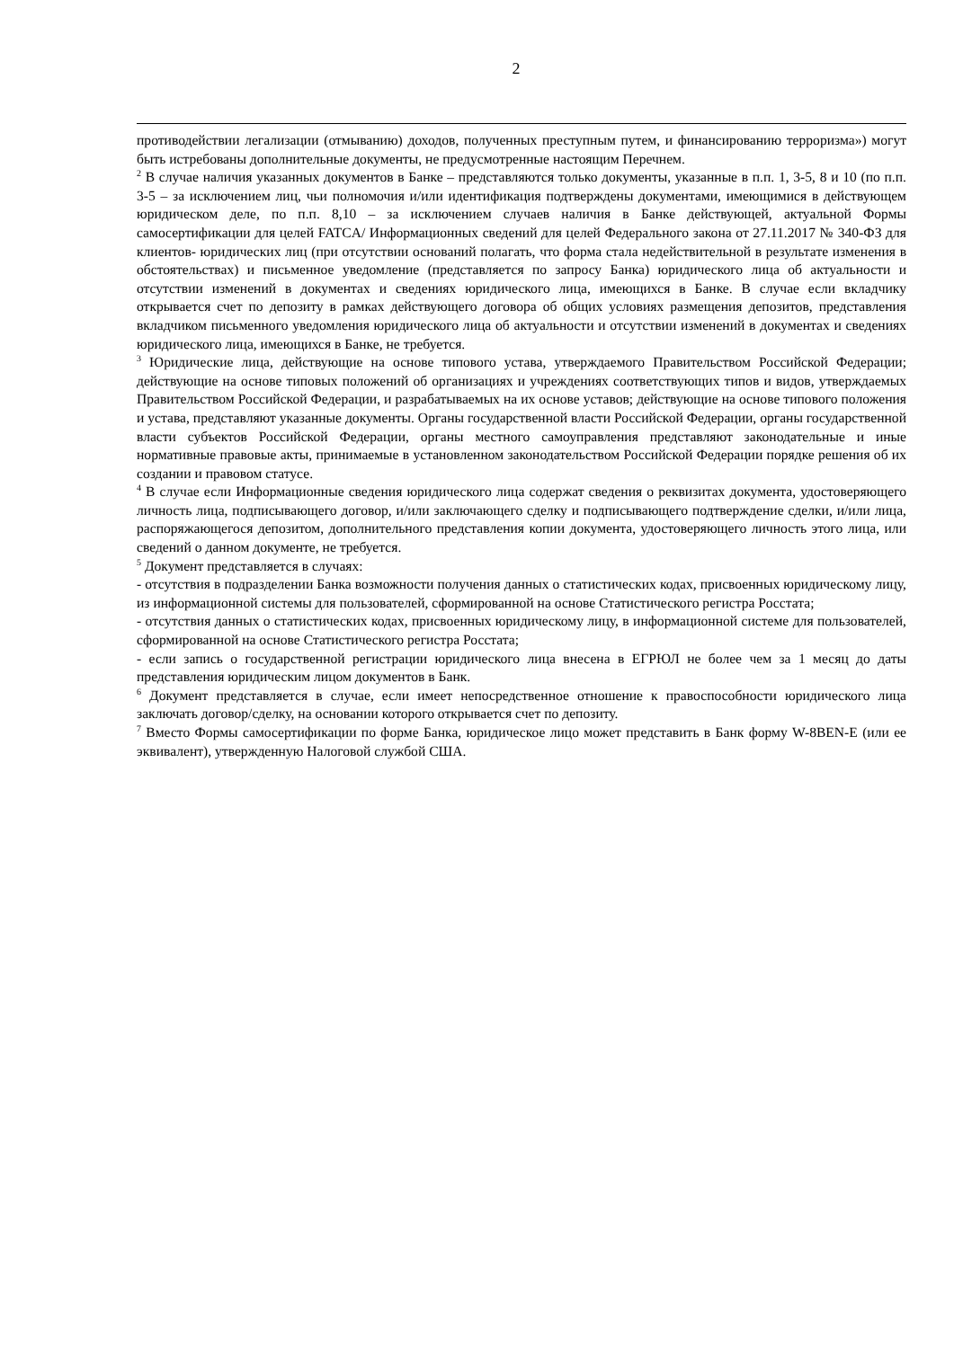2
противодействии легализации (отмыванию) доходов, полученных преступным путем, и финансированию терроризма») могут быть истребованы дополнительные документы, не предусмотренные настоящим Перечнем.
<sup>2</sup> В случае наличия указанных документов в Банке – представляются только документы, указанные в п.п. 1, 3-5, 8 и 10 (по п.п. 3-5 – за исключением лиц, чьи полномочия и/или идентификация подтверждены документами, имеющимися в действующем юридическом деле, по п.п. 8,10 – за исключением случаев наличия в Банке действующей, актуальной Формы самосертификации для целей FATCA/ Информационных сведений для целей Федерального закона от 27.11.2017 № 340-ФЗ для клиентов- юридических лиц (при отсутствии оснований полагать, что форма стала недействительной в результате изменения в обстоятельствах) и письменное уведомление (представляется по запросу Банка) юридического лица об актуальности и отсутствии изменений в документах и сведениях юридического лица, имеющихся в Банке. В случае если вкладчику открывается счет по депозиту в рамках действующего договора об общих условиях размещения депозитов, представления вкладчиком письменного уведомления юридического лица об актуальности и отсутствии изменений в документах и сведениях юридического лица, имеющихся в Банке, не требуется.
<sup>3</sup> Юридические лица, действующие на основе типового устава, утверждаемого Правительством Российской Федерации; действующие на основе типовых положений об организациях и учреждениях соответствующих типов и видов, утверждаемых Правительством Российской Федерации, и разрабатываемых на их основе уставов; действующие на основе типового положения и устава, представляют указанные документы. Органы государственной власти Российской Федерации, органы государственной власти субъектов Российской Федерации, органы местного самоуправления представляют законодательные и иные нормативные правовые акты, принимаемые в установленном законодательством Российской Федерации порядке решения об их создании и правовом статусе.
<sup>4</sup> В случае если Информационные сведения юридического лица содержат сведения о реквизитах документа, удостоверяющего личность лица, подписывающего договор, и/или заключающего сделку и подписывающего подтверждение сделки, и/или лица, распоряжающегося депозитом, дополнительного представления копии документа, удостоверяющего личность этого лица, или сведений о данном документе, не требуется.
<sup>5</sup> Документ представляется в случаях:
- отсутствия в подразделении Банка возможности получения данных о статистических кодах, присвоенных юридическому лицу, из информационной системы для пользователей, сформированной на основе Статистического регистра Росстата;
- отсутствия данных о статистических кодах, присвоенных юридическому лицу, в информационной системе для пользователей, сформированной на основе Статистического регистра Росстата;
- если запись о государственной регистрации юридического лица внесена в ЕГРЮЛ не более чем за 1 месяц до даты представления юридическим лицом документов в Банк.
<sup>6</sup> Документ представляется в случае, если имеет непосредственное отношение к правоспособности юридического лица заключать договор/сделку, на основании которого открывается счет по депозиту.
<sup>7</sup> Вместо Формы самосертификации по форме Банка, юридическое лицо может представить в Банк форму W-8BEN-E (или ее эквивалент), утвержденную Налоговой службой США.